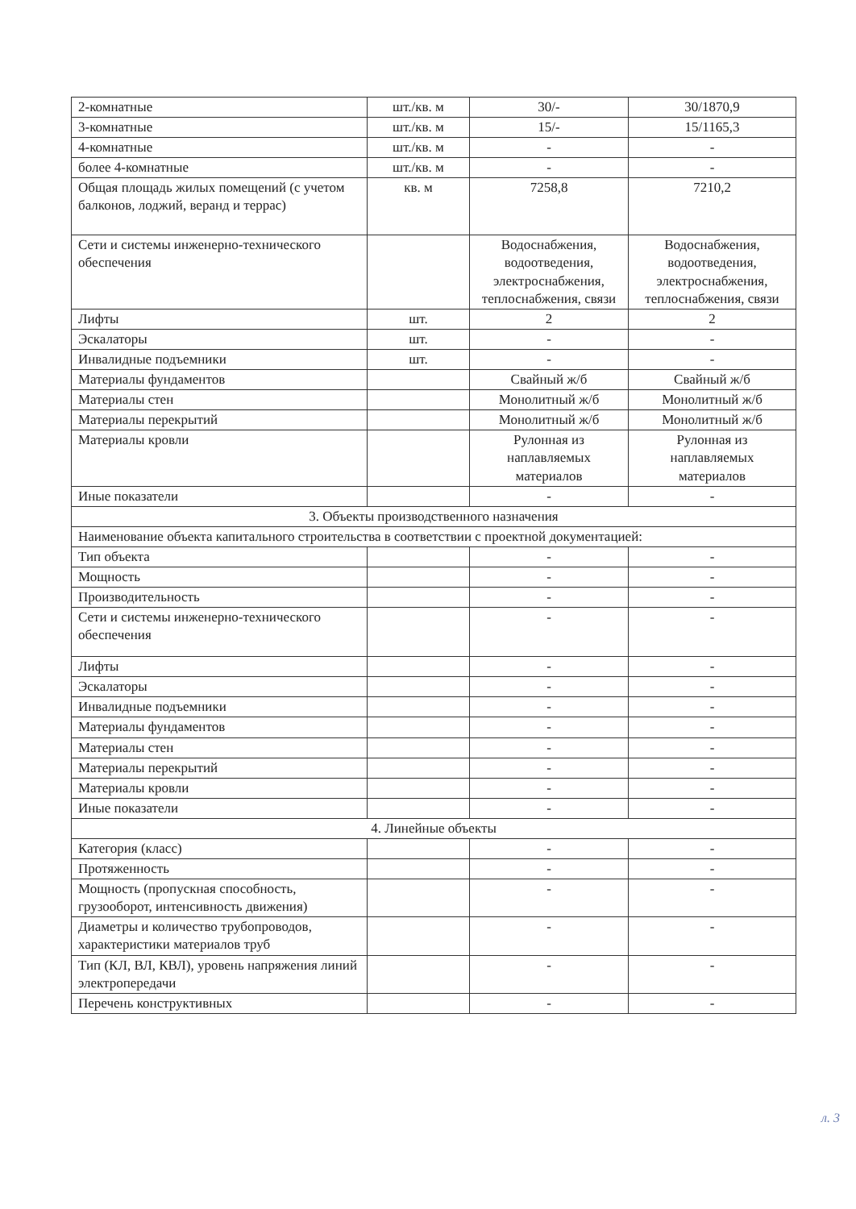| 2-комнатные | шт./кв. м | 30/- | 30/1870,9 |
| 3-комнатные | шт./кв. м | 15/- | 15/1165,3 |
| 4-комнатные | шт./кв. м | - | - |
| более 4-комнатные | шт./кв. м | - | - |
| Общая площадь жилых помещений (с учетом балконов, лоджий, веранд и террас) | кв. м | 7258,8 | 7210,2 |
| Сети и системы инженерно-технического обеспечения | | Водоснабжения, водоотведения, электроснабжения, теплоснабжения, связи | Водоснабжения, водоотведения, электроснабжения, теплоснабжения, связи |
| Лифты | шт. | 2 | 2 |
| Эскалаторы | шт. | - | - |
| Инвалидные подъемники | шт. | - | - |
| Материалы фундаментов | | Свайный ж/б | Свайный ж/б |
| Материалы стен | | Монолитный ж/б | Монолитный ж/б |
| Материалы перекрытий | | Монолитный ж/б | Монолитный ж/б |
| Материалы кровли | | Рулонная из наплавляемых материалов | Рулонная из наплавляемых материалов |
| Иные показатели | | - | - |
| 3. Объекты производственного назначения | | | |
| Наименование объекта капитального строительства в соответствии с проектной документацией: | | | |
| Тип объекта | | - | - |
| Мощность | | - | - |
| Производительность | | - | - |
| Сети и системы инженерно-технического обеспечения | | - | - |
| Лифты | | - | - |
| Эскалаторы | | - | - |
| Инвалидные подъемники | | - | - |
| Материалы фундаментов | | - | - |
| Материалы стен | | - | - |
| Материалы перекрытий | | - | - |
| Материалы кровли | | - | - |
| Иные показатели | | - | - |
| 4. Линейные объекты | | | |
| Категория (класс) | | - | - |
| Протяженность | | - | - |
| Мощность (пропускная способность, грузооборот, интенсивность движения) | | - | - |
| Диаметры и количество трубопроводов, характеристики материалов труб | | - | - |
| Тип (КЛ, ВЛ, КВЛ), уровень напряжения линий электропередачи | | - | - |
| Перечень конструктивных | | - | - |
л. 3